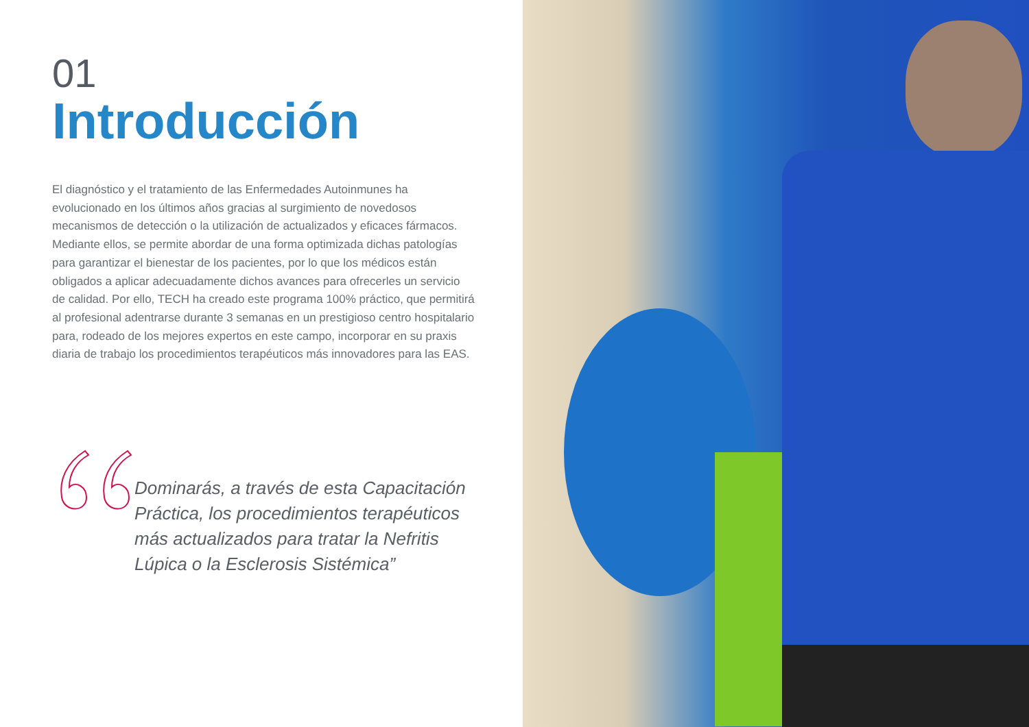01
Introducción
El diagnóstico y el tratamiento de las Enfermedades Autoinmunes ha evolucionado en los últimos años gracias al surgimiento de novedosos mecanismos de detección o la utilización de actualizados y eficaces fármacos. Mediante ellos, se permite abordar de una forma optimizada dichas patologías para garantizar el bienestar de los pacientes, por lo que los médicos están obligados a aplicar adecuadamente dichos avances para ofrecerles un servicio de calidad. Por ello, TECH ha creado este programa 100% práctico, que permitirá al profesional adentrarse durante 3 semanas en un prestigioso centro hospitalario para, rodeado de los mejores expertos en este campo, incorporar en su praxis diaria de trabajo los procedimientos terapéuticos más innovadores para las EAS.
Dominarás, a través de esta Capacitación Práctica, los procedimientos terapéuticos más actualizados para tratar la Nefritis Lúpica o la Esclerosis Sistémica”